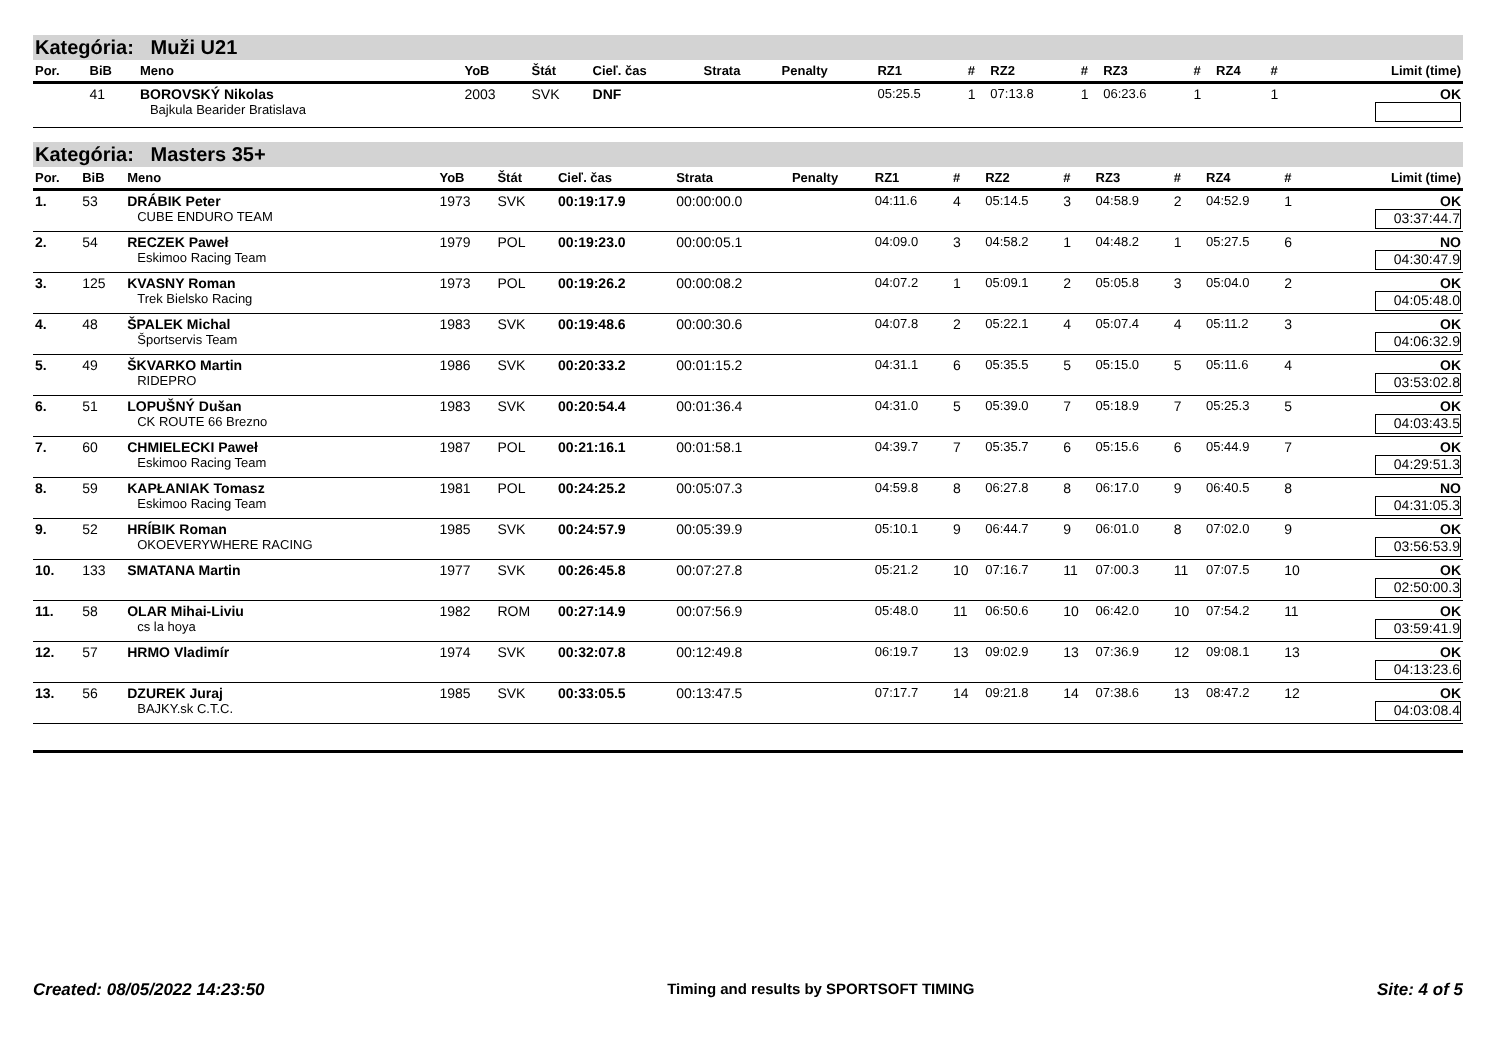Kategória: Muži U21
| Por. | BiB | Meno | YoB | Štát | Cieľ. čas | Strata | Penalty | RZ1 | # | RZ2 | # | RZ3 | # | RZ4 | # | Limit (time) |
| --- | --- | --- | --- | --- | --- | --- | --- | --- | --- | --- | --- | --- | --- | --- | --- | --- |
| | 41 | BOROVSKÝ Nikolas Bajkula Bearider Bratislava | 2003 | SVK | DNF | | | 05:25.5 | 1 | 07:13.8 | 1 | 06:23.6 | 1 | | 1 | OK |
Kategória: Masters 35+
| Por. | BiB | Meno | YoB | Štát | Cieľ. čas | Strata | Penalty | RZ1 | # | RZ2 | # | RZ3 | # | RZ4 | # | Limit (time) |
| --- | --- | --- | --- | --- | --- | --- | --- | --- | --- | --- | --- | --- | --- | --- | --- | --- |
| 1. | 53 | DRÁBIK Peter CUBE ENDURO TEAM | 1973 | SVK | 00:19:17.9 | 00:00:00.0 | | 04:11.6 | 4 | 05:14.5 | 3 | 04:58.9 | 2 | 04:52.9 | 1 | OK 03:37:44.7 |
| 2. | 54 | RECZEK Paweł Eskimoo Racing Team | 1979 | POL | 00:19:23.0 | 00:00:05.1 | | 04:09.0 | 3 | 04:58.2 | 1 | 04:48.2 | 1 | 05:27.5 | 6 | NO 04:30:47.9 |
| 3. | 125 | KVASNY Roman Trek Bielsko Racing | 1973 | POL | 00:19:26.2 | 00:00:08.2 | | 04:07.2 | 1 | 05:09.1 | 2 | 05:05.8 | 3 | 05:04.0 | 2 | OK 04:05:48.0 |
| 4. | 48 | ŠPALEK Michal Športservis Team | 1983 | SVK | 00:19:48.6 | 00:00:30.6 | | 04:07.8 | 2 | 05:22.1 | 4 | 05:07.4 | 4 | 05:11.2 | 3 | OK 04:06:32.9 |
| 5. | 49 | ŠKVARKO Martin RIDEPRO | 1986 | SVK | 00:20:33.2 | 00:01:15.2 | | 04:31.1 | 6 | 05:35.5 | 5 | 05:15.0 | 5 | 05:11.6 | 4 | OK 03:53:02.8 |
| 6. | 51 | LOPUŠNÝ Dušan CK ROUTE 66 Brezno | 1983 | SVK | 00:20:54.4 | 00:01:36.4 | | 04:31.0 | 5 | 05:39.0 | 7 | 05:18.9 | 7 | 05:25.3 | 5 | OK 04:03:43.5 |
| 7. | 60 | CHMIELECKI Paweł Eskimoo Racing Team | 1987 | POL | 00:21:16.1 | 00:01:58.1 | | 04:39.7 | 7 | 05:35.7 | 6 | 05:15.6 | 6 | 05:44.9 | 7 | OK 04:29:51.3 |
| 8. | 59 | KAPŁANIAK Tomasz Eskimoo Racing Team | 1981 | POL | 00:24:25.2 | 00:05:07.3 | | 04:59.8 | 8 | 06:27.8 | 8 | 06:17.0 | 9 | 06:40.5 | 8 | NO 04:31:05.3 |
| 9. | 52 | HRÍBIK Roman OKOEVERYWHERE RACING | 1985 | SVK | 00:24:57.9 | 00:05:39.9 | | 05:10.1 | 9 | 06:44.7 | 9 | 06:01.0 | 8 | 07:02.0 | 9 | OK 03:56:53.9 |
| 10. | 133 | SMATANA Martin | 1977 | SVK | 00:26:45.8 | 00:07:27.8 | | 05:21.2 | 10 | 07:16.7 | 11 | 07:00.3 | 11 | 07:07.5 | 10 | OK 02:50:00.3 |
| 11. | 58 | OLAR Mihai-Liviu cs la hoya | 1982 | ROM | 00:27:14.9 | 00:07:56.9 | | 05:48.0 | 11 | 06:50.6 | 10 | 06:42.0 | 10 | 07:54.2 | 11 | OK 03:59:41.9 |
| 12. | 57 | HRMO Vladimír | 1974 | SVK | 00:32:07.8 | 00:12:49.8 | | 06:19.7 | 13 | 09:02.9 | 13 | 07:36.9 | 12 | 09:08.1 | 13 | OK 04:13:23.6 |
| 13. | 56 | DZUREK Juraj BAJKY.sk C.T.C. | 1985 | SVK | 00:33:05.5 | 00:13:47.5 | | 07:17.7 | 14 | 09:21.8 | 14 | 07:38.6 | 13 | 08:47.2 | 12 | OK 04:03:08.4 |
Created: 08/05/2022 14:23:50 Timing and results by SPORTSOFT TIMING Site: 4 of 5